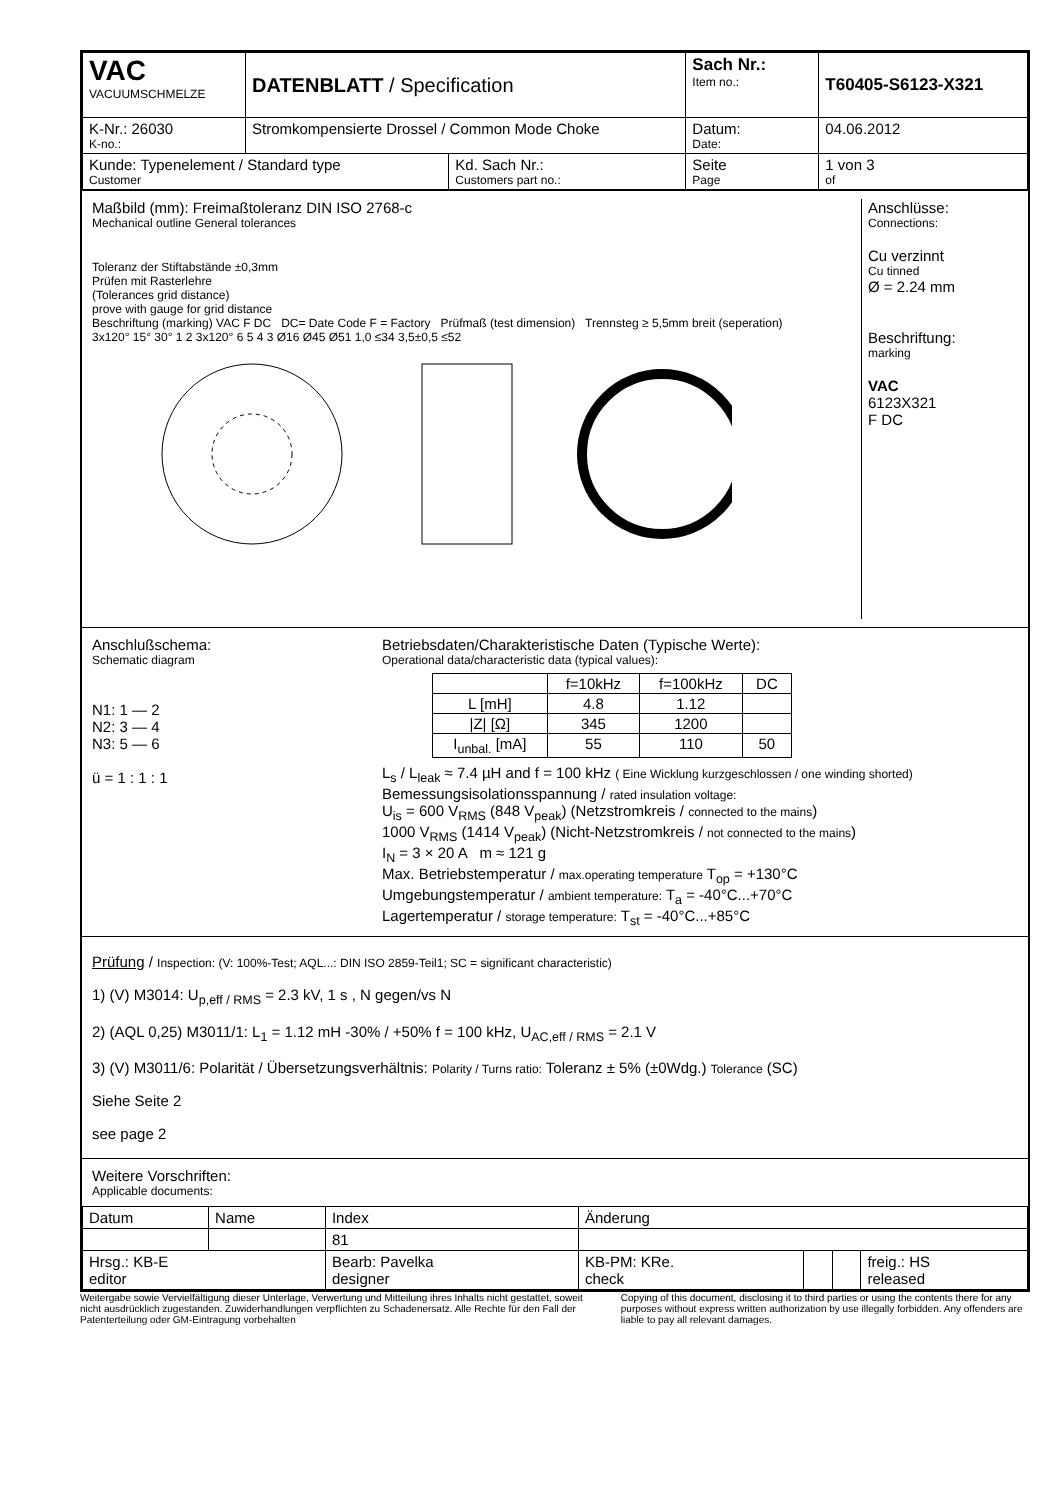| VAC VACUUMSCHMELZE | DATENBLATT / Specification | | Sach Nr.: Item no.: | T60405-S6123-X321 |
| K-Nr.: 26030 K-no.: | Stromkompensierte Drossel / Common Mode Choke | | Datum: Date: | 04.06.2012 |
| Kunde: Typenelement / Standard type Customer | | Kd. Sach Nr.: Customers part no.: | Seite Page | 1 von 3 of |
Maßbild (mm): Freimaßtoleranz DIN ISO 2768-c
Mechanical outline General tolerances
Toleranz der Stiftabstände ±0,3mm
Prüfen mit Rasterlehre
(Tolerances grid distance)
prove with gauge for grid distance
Beschriftung (marking) VAC F DC DC= Date Code F = Factory Prüfmaß (test dimension) Trennsteg ≥ 5,5mm breit (seperation)
3x120° 15° 30° 1 2 3x120° 6 5 4 3 Ø16 Ø45 Ø51 1,0 ≤34 3,5±0,5 ≤52
Anschlüsse:
Connections:
Cu verzinnt
Cu tinned
Ø = 2.24 mm
Beschriftung:
marking
VAC
6123X321
F DC
Anschlußschema:
Schematic diagram
N1: 1 — 2
N2: 3 — 4
N3: 5 — 6
ü = 1 : 1 : 1
Betriebsdaten/Charakteristische Daten (Typische Werte):
Operational data/characteristic data (typical values):
| | f=10kHz | f=100kHz | DC |
| L [mH] | 4.8 | 1.12 | |
| /Z/ [Ω] | 345 | 1200 | |
| I<sub>unbal.</sub> [mA] | 55 | 110 | 50 |
L<sub>s</sub> / L<sub>leak</sub> ≈ 7.4 µH and f = 100 kHz ( Eine Wicklung kurzgeschlossen / one winding shorted)
Bemessungsisolationsspannung / rated insulation voltage:
U<sub>is</sub> = 600 V<sub>RMS</sub> (848 V<sub>peak</sub>) (Netzstromkreis / connected to the mains)
1000 V<sub>RMS</sub> (1414 V<sub>peak</sub>) (Nicht-Netzstromkreis / not connected to the mains)
I<sub>N</sub> = 3 × 20 A m ≈ 121 g
Max. Betriebstemperatur / max.operating temperature T<sub>op</sub> = +130°C
Umgebungstemperatur / ambient temperature: T<sub>a</sub> = -40°C...+70°C
Lagertemperatur / storage temperature: T<sub>st</sub> = -40°C...+85°C
Prüfung / Inspection: (V: 100%-Test; AQL...: DIN ISO 2859-Teil1; SC = significant characteristic)
1) (V) M3014: U<sub>p,eff / RMS</sub> = 2.3 kV, 1 s , N gegen/vs N
2) (AQL 0,25) M3011/1: L<sub>1</sub> = 1.12 mH -30% / +50% f = 100 kHz, U<sub>AC,eff / RMS</sub> = 2.1 V
3) (V) M3011/6: Polarität / Übersetzungsverhältnis: Polarity / Turns ratio: Toleranz ± 5% (±0Wdg.) Tolerance (SC)
Siehe Seite 2
see page 2
Weitere Vorschriften:
Applicable documents:
| Datum | Name | Index | Änderung | | | | |
| | | 81 | | | | | |
| Hrsg.: KB-E editor | | Bearb: Pavelka designer | | KB-PM: KRe. check | | | freig.: HS released |
Weitergabe sowie Vervielfältigung dieser Unterlage, Verwertung und Mitteilung ihres Inhalts nicht gestattet, soweit nicht ausdrücklich zugestanden. Zuwiderhandlungen verpflichten zu Schadenersatz. Alle Rechte für den Fall der Patenterteilung oder GM-Eintragung vorbehalten
Copying of this document, disclosing it to third parties or using the contents there for any purposes without express written authorization by use illegally forbidden. Any offenders are liable to pay all relevant damages.